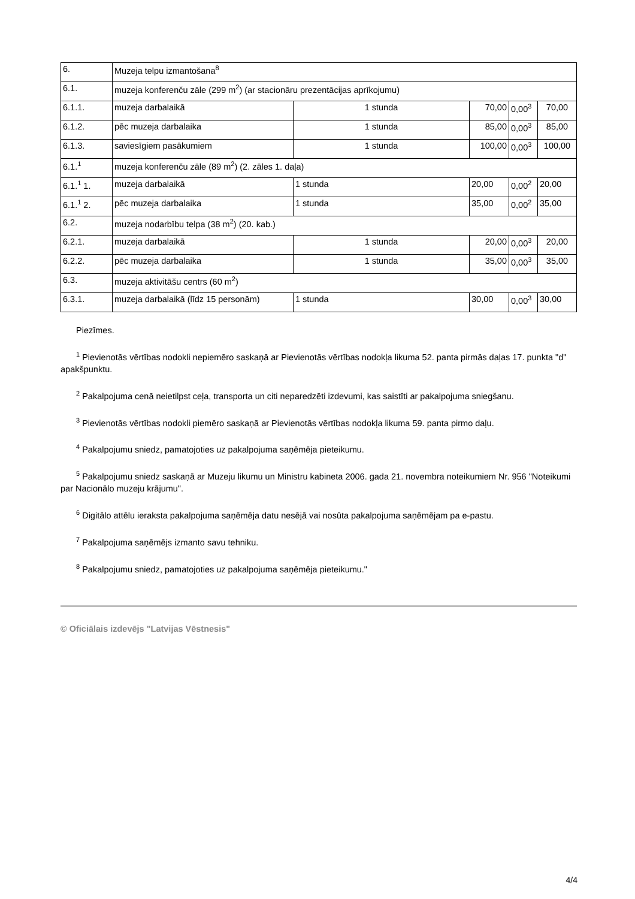| 6. | Muzeja telpu izmantošana<sup>8</sup> | | | | |
| 6.1. | muzeja konferenču zāle (299 m<sup>2</sup>) (ar stacionāru prezentācijas aprīkojumu) | | | | |
| 6.1.1. | muzeja darbalaikā | 1 stunda | 70,00 | 0,00<sup>3</sup> | 70,00 |
| 6.1.2. | pēc muzeja darbalaika | 1 stunda | 85,00 | 0,00<sup>3</sup> | 85,00 |
| 6.1.3. | saviesīgiem pasākumiem | 1 stunda | 100,00 | 0,00<sup>3</sup> | 100,00 |
| 6.1.<sup>1</sup> | muzeja konferenču zāle (89 m<sup>2</sup>) (2. zāles 1. daļa) | | | | |
| 6.1.<sup>1</sup> 1. | muzeja darbalaikā | 1 stunda | 20,00 | 0,00<sup>2</sup> | 20,00 |
| 6.1.<sup>1</sup> 2. | pēc muzeja darbalaika | 1 stunda | 35,00 | 0,00<sup>2</sup> | 35,00 |
| 6.2. | muzeja nodarbību telpa (38 m<sup>2</sup>) (20. kab.) | | | | |
| 6.2.1. | muzeja darbalaikā | 1 stunda | 20,00 | 0,00<sup>3</sup> | 20,00 |
| 6.2.2. | pēc muzeja darbalaika | 1 stunda | 35,00 | 0,00<sup>3</sup> | 35,00 |
| 6.3. | muzeja aktivitāšu centrs (60 m<sup>2</sup>) | | | | |
| 6.3.1. | muzeja darbalaikā (līdz 15 personām) | 1 stunda | 30,00 | 0,00<sup>3</sup> | 30,00 |
Piezīmes.
<sup>1</sup> Pievienotās vērtības nodokli nepiemēro saskaņā ar Pievienotās vērtības nodokļa likuma 52. panta pirmās daļas 17. punkta "d" apakšpunktu.
<sup>2</sup> Pakalpojuma cenā neietilpst ceļa, transporta un citi neparedzēti izdevumi, kas saistīti ar pakalpojuma sniegšanu.
<sup>3</sup> Pievienotās vērtības nodokli piemēro saskaņā ar Pievienotās vērtības nodokļa likuma 59. panta pirmo daļu.
<sup>4</sup> Pakalpojumu sniedz, pamatojoties uz pakalpojuma saņēmēja pieteikumu.
<sup>5</sup> Pakalpojumu sniedz saskaņā ar Muzeju likumu un Ministru kabineta 2006. gada 21. novembra noteikumiem Nr. 956 "Noteikumi par Nacionālo muzeju krājumu".
<sup>6</sup> Digitālo attēlu ieraksta pakalpojuma saņēmēja datu nesējā vai nosūta pakalpojuma saņēmējam pa e-pastu.
<sup>7</sup> Pakalpojuma saņēmējs izmanto savu tehniku.
<sup>8</sup> Pakalpojumu sniedz, pamatojoties uz pakalpojuma saņēmēja pieteikumu."
© Oficiālais izdevējs "Latvijas Vēstnesis"
4/4